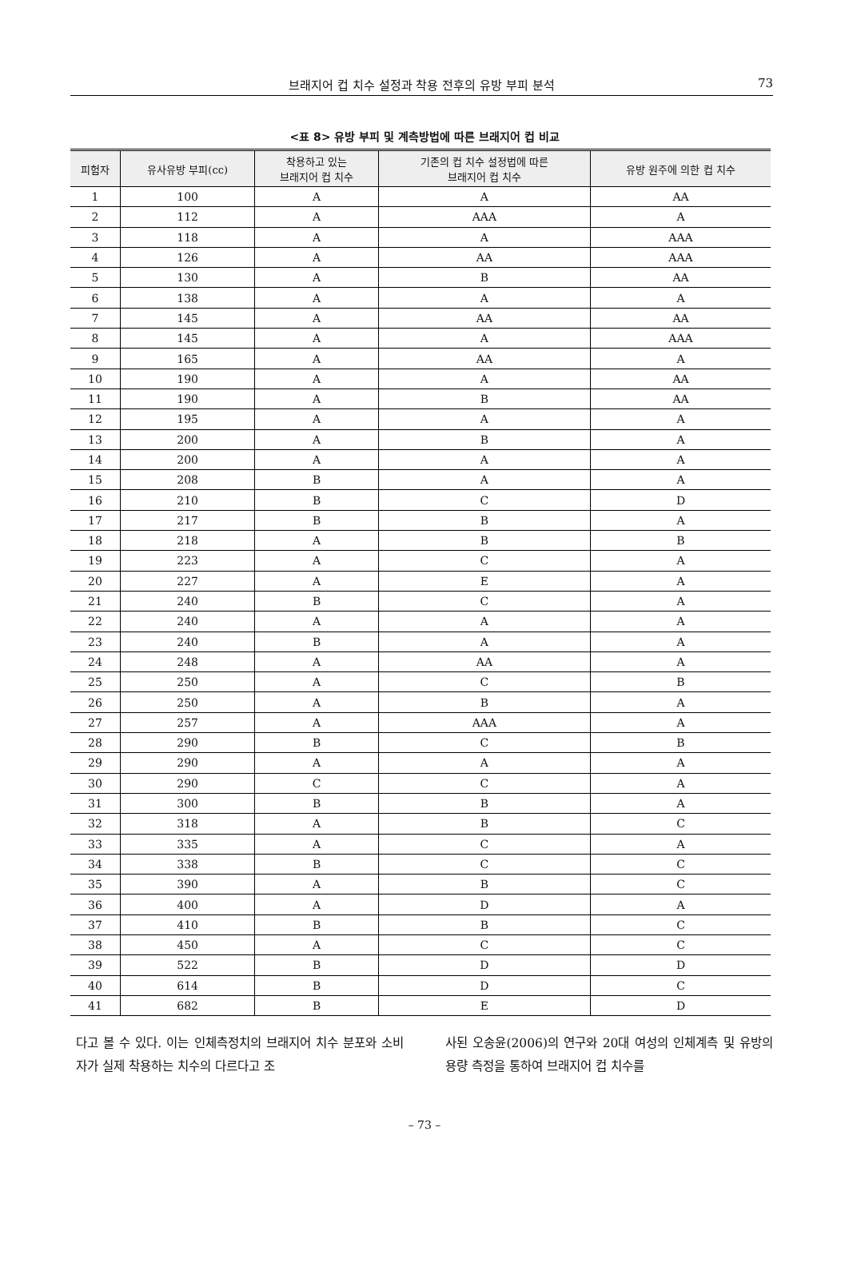브래지어 컵 치수 설정과 착용 전후의 유방 부피 분석
73
<표 8> 유방 부피 및 계측방법에 따른 브래지어 컵 비교
| 피험자 | 유사유방 부피(cc) | 착용하고 있는 브래지어 컵 치수 | 기존의 컵 치수 설정법에 따른 브래지어 컵 치수 | 유방 원주에 의한 컵 치수 |
| --- | --- | --- | --- | --- |
| 1 | 100 | A | A | AA |
| 2 | 112 | A | AAA | A |
| 3 | 118 | A | A | AAA |
| 4 | 126 | A | AA | AAA |
| 5 | 130 | A | B | AA |
| 6 | 138 | A | A | A |
| 7 | 145 | A | AA | AA |
| 8 | 145 | A | A | AAA |
| 9 | 165 | A | AA | A |
| 10 | 190 | A | A | AA |
| 11 | 190 | A | B | AA |
| 12 | 195 | A | A | A |
| 13 | 200 | A | B | A |
| 14 | 200 | A | A | A |
| 15 | 208 | B | A | A |
| 16 | 210 | B | C | D |
| 17 | 217 | B | B | A |
| 18 | 218 | A | B | B |
| 19 | 223 | A | C | A |
| 20 | 227 | A | E | A |
| 21 | 240 | B | C | A |
| 22 | 240 | A | A | A |
| 23 | 240 | B | A | A |
| 24 | 248 | A | AA | A |
| 25 | 250 | A | C | B |
| 26 | 250 | A | B | A |
| 27 | 257 | A | AAA | A |
| 28 | 290 | B | C | B |
| 29 | 290 | A | A | A |
| 30 | 290 | C | C | A |
| 31 | 300 | B | B | A |
| 32 | 318 | A | B | C |
| 33 | 335 | A | C | A |
| 34 | 338 | B | C | C |
| 35 | 390 | A | B | C |
| 36 | 400 | A | D | A |
| 37 | 410 | B | B | C |
| 38 | 450 | A | C | C |
| 39 | 522 | B | D | D |
| 40 | 614 | B | D | C |
| 41 | 682 | B | E | D |
다고 볼 수 있다. 이는 인체측정치의 브래지어 치수 분포와 소비자가 실제 착용하는 치수의 다르다고 조
사된 오송윤(2006)의 연구와 20대 여성의 인체계측 및 유방의 용량 측정을 통하여 브래지어 컵 치수를
– 73 –